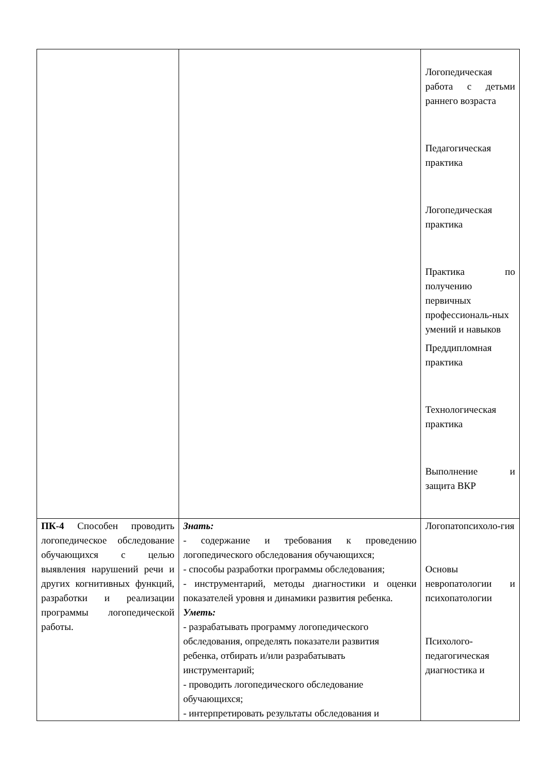| | | Логопедическая работа с детьми раннего возраста Педагогическая практика Логопедическая практика Практика по получению первичных профессиональ-ных умений и навыков Преддипломная практика Технологическая практика Выполнение и защита ВКР |
| ПК-4 Способен проводить логопедическое обследование обучающихся с целью выявления нарушений речи и других когнитивных функций, разработки и реализации программы логопедической работы. | Знать: - содержание и требования к проведению логопедического обследования обучающихся; - способы разработки программы обследования; - инструментарий, методы диагностики и оценки показателей уровня и динамики развития ребенка. Уметь: - разрабатывать программу логопедического обследования, определять показатели развития ребенка, отбирать и/или разрабатывать инструментарий; - проводить логопедического обследование обучающихся; - интерпретировать результаты обследования и | Логопатопсихоло-гия Основы невропатологии и психопатологии Психолого-педагогическая диагностика и |